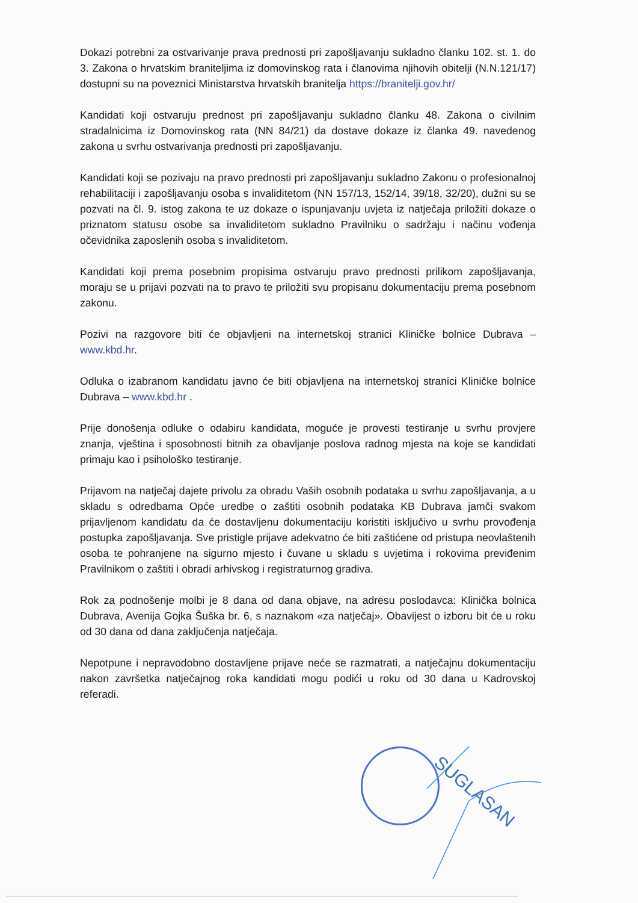Dokazi potrebni za ostvarivanje prava prednosti pri zapošljavanju sukladno članku 102. st. 1. do 3. Zakona o hrvatskim braniteljima iz domovinskog rata i članovima njihovih obitelji (N.N.121/17) dostupni su na poveznici Ministarstva hrvatskih branitelja https://branitelji.gov.hr/
Kandidati koji ostvaruju prednost pri zapošljavanju sukladno članku 48. Zakona o civilnim stradalnicima iz Domovinskog rata (NN 84/21) da dostave dokaze iz članka 49. navedenog zakona u svrhu ostvarivanja prednosti pri zapošljavanju.
Kandidati koji se pozivaju na pravo prednosti pri zapošljavanju sukladno Zakonu o profesionalnoj rehabilitaciji i zapošljavanju osoba s invaliditetom (NN 157/13, 152/14, 39/18, 32/20), dužni su se pozvati na čl. 9. istog zakona te uz dokaze o ispunjavanju uvjeta iz natječaja priložiti dokaze o priznatom statusu osobe sa invaliditetom sukladno Pravilniku o sadržaju i načinu vođenja očevidnika zaposlenih osoba s invaliditetom.
Kandidati koji prema posebnim propisima ostvaruju pravo prednosti prilikom zapošljavanja, moraju se u prijavi pozvati na to pravo te priložiti svu propisanu dokumentaciju prema posebnom zakonu.
Pozivi na razgovore biti će objavljeni na internetskoj stranici Kliničke bolnice Dubrava – www.kbd.hr.
Odluka o izabranom kandidatu javno će biti objavljena na internetskoj stranici Kliničke bolnice Dubrava – www.kbd.hr .
Prije donošenja odluke o odabiru kandidata, moguće je provesti testiranje u svrhu provjere znanja, vještina i sposobnosti bitnih za obavljanje poslova radnog mjesta na koje se kandidati primaju kao i psihološko testiranje.
Prijavom na natječaj dajete privolu za obradu Vaših osobnih podataka u svrhu zapošljavanja, a u skladu s odredbama Opće uredbe o zaštiti osobnih podataka KB Dubrava jamči svakom prijavljenom kandidatu da će dostavljenu dokumentaciju koristiti isključivo u svrhu provođenja postupka zapošljavanja. Sve pristigle prijave adekvatno će biti zaštićene od pristupa neovlaštenih osoba te pohranjene na sigurno mjesto i čuvane u skladu s uvjetima i rokovima previđenim Pravilnikom o zaštiti i obradi arhivskog i registraturnog gradiva.
Rok za podnošenje molbi je 8 dana od dana objave, na adresu poslodavca: Klinička bolnica Dubrava, Avenija Gojka Šuška br. 6, s naznakom «za natječaj». Obavijest o izboru bit će u roku od 30 dana od dana zaključenja natječaja.
Nepotpune i nepravodobno dostavljene prijave neće se razmatrati, a natječajnu dokumentaciju nakon završetka natječajnog roka kandidati mogu podići u roku od 30 dana u Kadrovskoj referadi.
SUGLASAN